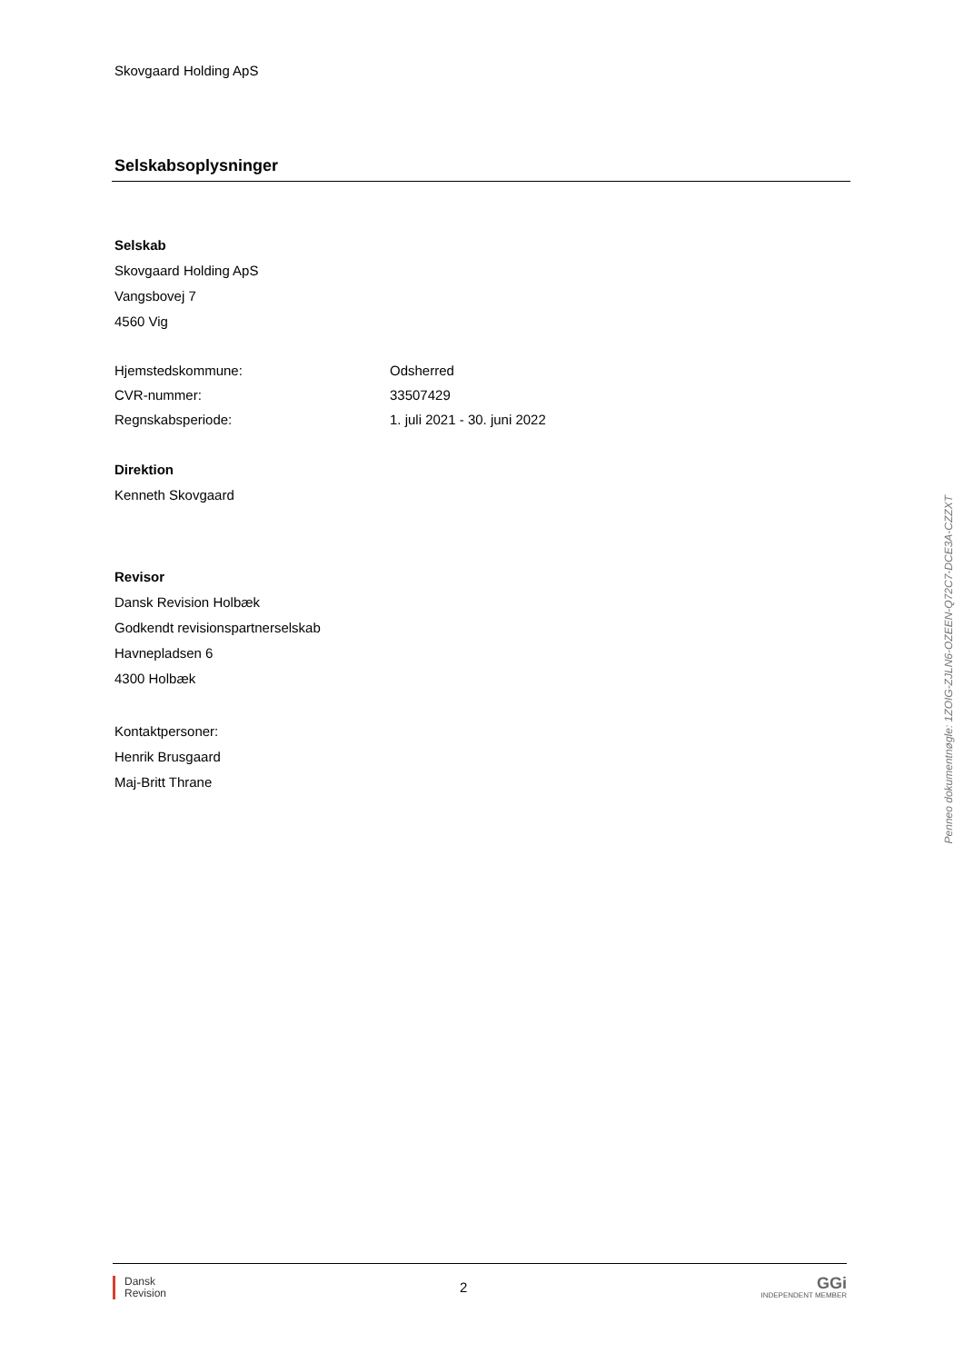Skovgaard Holding ApS
Selskabsoplysninger
Selskab
Skovgaard Holding ApS
Vangsbovej 7
4560 Vig
Hjemstedskommune: Odsherred
CVR-nummer: 33507429
Regnskabsperiode: 1. juli 2021 - 30. juni 2022
Direktion
Kenneth Skovgaard
Revisor
Dansk Revision Holbæk
Godkendt revisionspartnerselskab
Havnepladsen 6
4300 Holbæk
Kontaktpersoner:
Henrik Brusgaard
Maj-Britt Thrane
Penneo dokumentnøgle: 1ZOIG-ZJLN6-OZEEN-Q72C7-DCE3A-CZZXT
Dansk
Revision
2
GGi
INDEPENDENT MEMBER